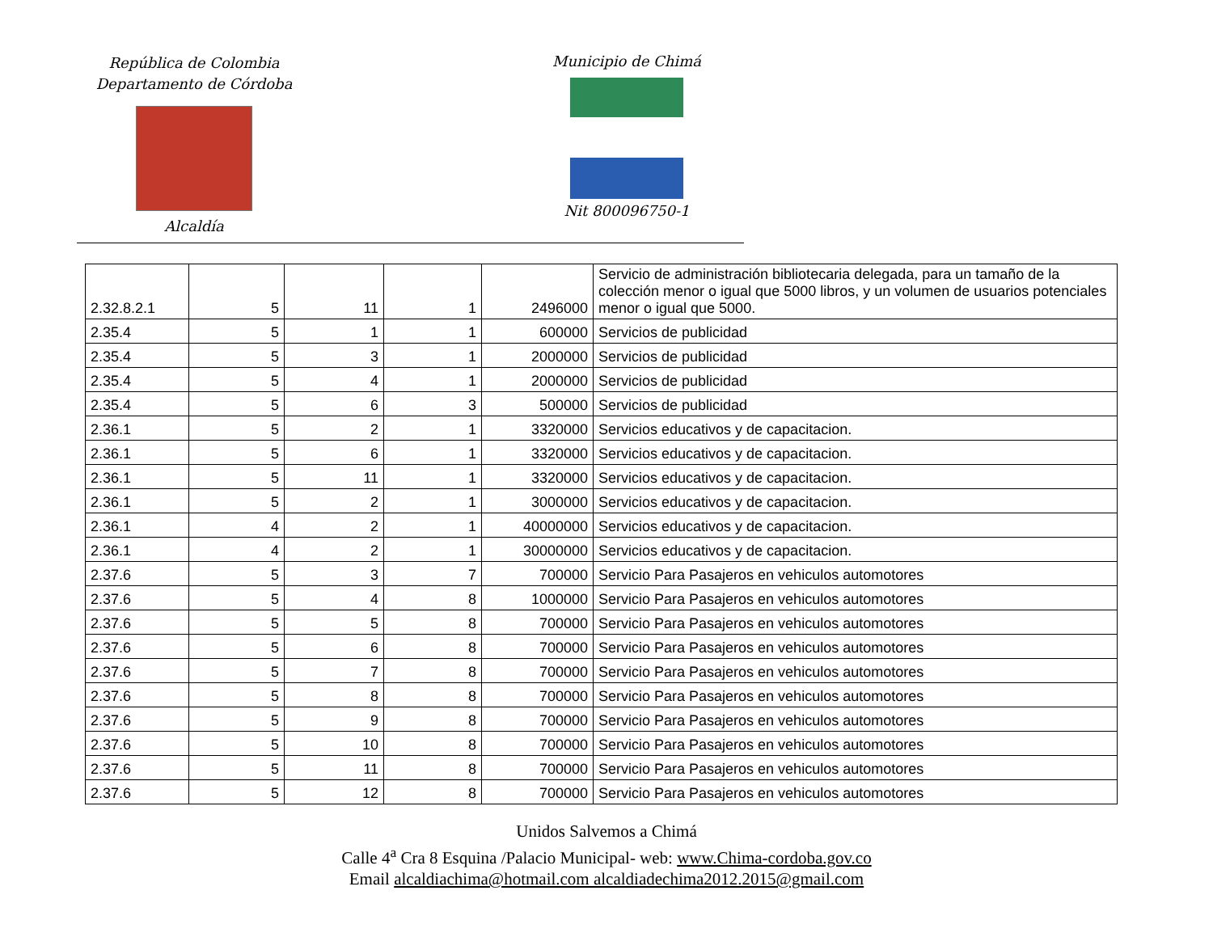República de Colombia
Departamento de Córdoba
Alcaldía
Municipio de Chimá
Nit 800096750-1
| 2.32.8.2.1 | 5 | 11 | 1 | 2496000 | Servicio de administración bibliotecaria delegada, para un tamaño de la colección menor o igual que 5000 libros, y un volumen de usuarios potenciales menor o igual que 5000. |
| 2.35.4 | 5 | 1 | 1 | 600000 | Servicios de publicidad |
| 2.35.4 | 5 | 3 | 1 | 2000000 | Servicios de publicidad |
| 2.35.4 | 5 | 4 | 1 | 2000000 | Servicios de publicidad |
| 2.35.4 | 5 | 6 | 3 | 500000 | Servicios de publicidad |
| 2.36.1 | 5 | 2 | 1 | 3320000 | Servicios educativos y de capacitacion. |
| 2.36.1 | 5 | 6 | 1 | 3320000 | Servicios educativos y de capacitacion. |
| 2.36.1 | 5 | 11 | 1 | 3320000 | Servicios educativos y de capacitacion. |
| 2.36.1 | 5 | 2 | 1 | 3000000 | Servicios educativos y de capacitacion. |
| 2.36.1 | 4 | 2 | 1 | 40000000 | Servicios educativos y de capacitacion. |
| 2.36.1 | 4 | 2 | 1 | 30000000 | Servicios educativos y de capacitacion. |
| 2.37.6 | 5 | 3 | 7 | 700000 | Servicio Para Pasajeros en vehiculos automotores |
| 2.37.6 | 5 | 4 | 8 | 1000000 | Servicio Para Pasajeros en vehiculos automotores |
| 2.37.6 | 5 | 5 | 8 | 700000 | Servicio Para Pasajeros en vehiculos automotores |
| 2.37.6 | 5 | 6 | 8 | 700000 | Servicio Para Pasajeros en vehiculos automotores |
| 2.37.6 | 5 | 7 | 8 | 700000 | Servicio Para Pasajeros en vehiculos automotores |
| 2.37.6 | 5 | 8 | 8 | 700000 | Servicio Para Pasajeros en vehiculos automotores |
| 2.37.6 | 5 | 9 | 8 | 700000 | Servicio Para Pasajeros en vehiculos automotores |
| 2.37.6 | 5 | 10 | 8 | 700000 | Servicio Para Pasajeros en vehiculos automotores |
| 2.37.6 | 5 | 11 | 8 | 700000 | Servicio Para Pasajeros en vehiculos automotores |
| 2.37.6 | 5 | 12 | 8 | 700000 | Servicio Para Pasajeros en vehiculos automotores |
Unidos Salvemos a Chimá
Calle 4<sup>a</sup> Cra 8 Esquina /Palacio Municipal- web: www.Chima-cordoba.gov.co
Email alcaldiachima@hotmail.com alcaldiadechima2012.2015@gmail.com